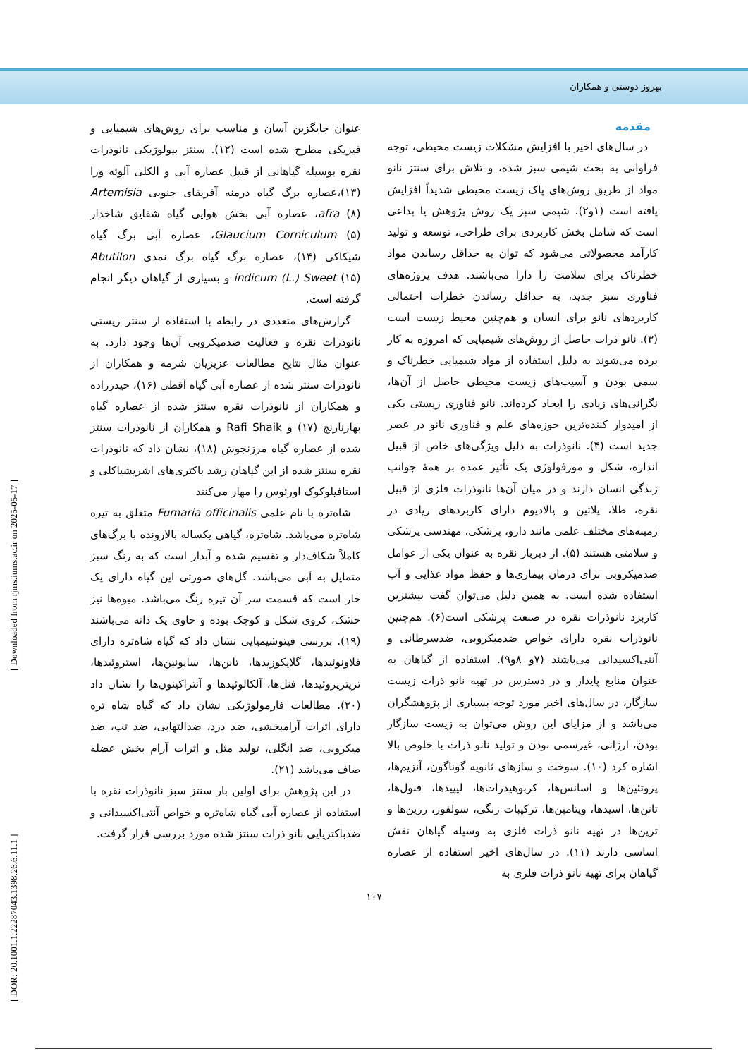بهروز دوستی و همکاران
مقدمه
در سال‌های اخیر با افزایش مشکلات زیست محیطی، توجه فراوانی به بحث شیمی سبز شده، و تلاش برای سنتز نانو مواد از طریق روش‌های پاک زیست محیطی شدیداً افزایش یافته است (۱و۲). شیمی سبز یک روش پژوهش یا بداعی است که شامل بخش کاربردی برای طراحی، توسعه و تولید کارآمد محصولاتی می‌شود که توان به حداقل رساندن مواد خطرناک برای سلامت را دارا می‌باشند. هدف پروژه‌های فناوری سبز جدید، به حداقل رساندن خطرات احتمالی کاربردهای نانو برای انسان و هم‌چنین محیط زیست است (۳). نانو ذرات حاصل از روش‌های شیمیایی که امروزه به کار برده می‌شوند به دلیل استفاده از مواد شیمیایی خطرناک و سمی بودن و آسیب‌های زیست محیطی حاصل از آن‌ها، نگرانی‌های زیادی را ایجاد کرده‌اند. نانو فناوری زیستی یکی از امیدوار کننده‌ترین حوزه‌های علم و فناوری نانو در عصر جدید است (۴). نانوذرات به دلیل ویژگی‌های خاص از قبیل اندازه، شکل و مورفولوژی یک تأثیر عمده بر همهٔ جوانب زندگی انسان دارند و در میان آن‌ها نانوذرات فلزی از قبیل نقره، طلا، پلاتین و پالادیوم دارای کاربردهای زیادی در زمینه‌های مختلف علمی مانند دارو، پزشکی، مهندسی پزشکی و سلامتی هستند (۵). از دیرباز نقره به عنوان یکی از عوامل ضدمیکروبی برای درمان بیماری‌ها و حفظ مواد غذایی و آب استفاده شده است. به همین دلیل می‌توان گفت بیشترین کاربرد نانوذرات نقره در صنعت پزشکی است(۶). هم‌چنین نانوذرات نقره دارای خواص ضدمیکروبی، ضدسرطانی و آنتی‌اکسیدانی می‌باشند (۷و ۸و۹). استفاده از گیاهان به عنوان منابع پایدار و در دسترس در تهیه نانو ذرات زیست سازگار، در سال‌های اخیر مورد توجه بسیاری از پژوهشگران می‌باشد و از مزایای این روش می‌توان به زیست سازگار بودن، ارزانی، غیرسمی بودن و تولید نانو ذرات با خلوص بالا اشاره کرد (۱۰). سوخت و سازهای ثانویه گوناگون، آنزیم‌ها، پروتئین‌ها و اسانس‌ها، کربوهیدرات‌ها، لیپیدها، فنول‌ها، تانن‌ها، اسیدها، ویتامین‌ها، ترکیبات رنگی، سولفور، رزین‌ها و ترپن‌ها در تهیه نانو ذرات فلزی به وسیله گیاهان نقش اساسی دارند (۱۱). در سال‌های اخیر استفاده از عصاره گیاهان برای تهیه نانو ذرات فلزی به
عنوان جایگزین آسان و مناسب برای روش‌های شیمیایی و فیزیکی مطرح شده است (۱۲). سنتز بیولوژیکی نانوذرات نقره بوسیله گیاهانی از قبیل عصاره آبی و الکلی آلوئه ورا (۱۳)،عصاره برگ گیاه درمنه آفریقای جنوبی Artemisia afra (۸)، عصاره آبی بخش هوایی گیاه شقایق شاخدار Glaucium Corniculum (۵)، عصاره آبی برگ گیاه شیکاکی (۱۴)، عصاره برگ گیاه برگ نمدی Abutilon indicum (L.) Sweet (۱۵) و بسیاری از گیاهان دیگر انجام گرفته است.
گزارش‌های متعددی در رابطه با استفاده از سنتز زیستی نانوذرات نقره و فعالیت ضدمیکروبی آن‌ها وجود دارد. به عنوان مثال نتایج مطالعات عزیزیان شرمه و همکاران از نانوذرات سنتز شده از عصاره آبی گیاه آقطی (۱۶)، حیدرزاده و همکاران از نانوذرات نقره سنتز شده از عصاره گیاه بهارنارنج (۱۷) و Rafi Shaik و همکاران از نانوذرات سنتز شده از عصاره گیاه مرزنجوش (۱۸)، نشان داد که نانوذرات نقره سنتز شده از این گیاهان رشد باکتری‌های اشریشیاکلی و استافیلوکوک اورئوس را مهار می‌کنند
شاه‌تره با نام علمی Fumaria officinalis متعلق به تیره شاه‌تره می‌باشد. شاه‌تره، گیاهی یکساله بالارونده با برگ‌های کاملاً شکاف‌دار و تقسیم شده و آبدار است که به رنگ سبز متمایل به آبی می‌باشد. گل‌های صورتی این گیاه دارای یک خار است که قسمت سر آن تیره رنگ می‌باشد. میوه‌ها نیز خشک، کروی شکل و کوچک بوده و حاوی یک دانه می‌باشند (۱۹). بررسی فیتوشیمیایی نشان داد که گیاه شاه‌تره دارای فلاونوئیدها، گلایکوزیدها، تانن‌ها، ساپونین‌ها، استروئیدها، تریترپروئیدها، فنل‌ها، آلکالوئیدها و آنتراکینون‌ها را نشان داد (۲۰). مطالعات فارمولوژیکی نشان داد که گیاه شاه تره دارای اثرات آرامبخشی، ضد درد، ضدالتهابی، ضد تب، ضد میکروبی، ضد انگلی، تولید مثل و اثرات آرام بخش عضله صاف می‌باشد (۲۱).
در این پژوهش برای اولین بار سنتز سبز نانوذرات نقره با استفاده از عصاره آبی گیاه شاه‌تره و خواص آنتی‌اکسیدانی و ضدباکتریایی نانو ذرات سنتز شده مورد بررسی قرار گرفت.
۱۰۷
[ DOR: 20.1001.1.22287043.1398.26.6.11.1 ] [ Downloaded from rjms.iums.ac.ir on 2025-05-17 ]